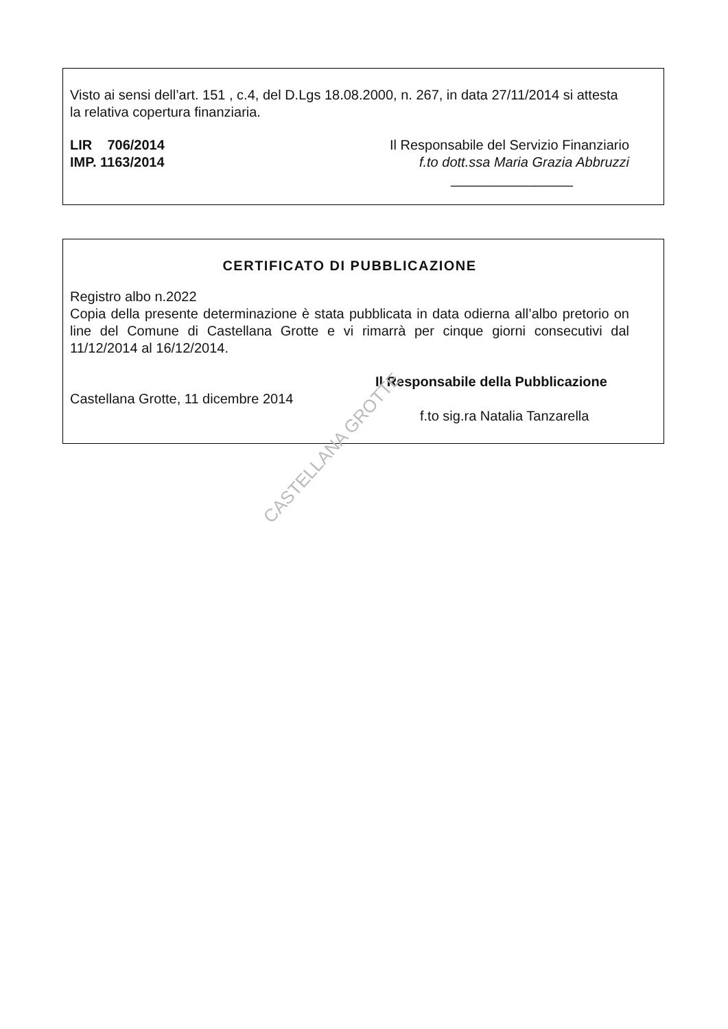Visto ai sensi dell’art. 151 , c.4, del D.Lgs 18.08.2000, n. 267, in data 27/11/2014 si attesta la relativa copertura finanziaria.
LIR 706/2014 Il Responsabile del Servizio Finanziario
IMP. 1163/2014 f.to dott.ssa Maria Grazia Abbruzzi
________________
CERTIFICATO DI PUBBLICAZIONE
Registro albo n.2022
Copia della presente determinazione è stata pubblicata in data odierna all’albo pretorio on line del Comune di Castellana Grotte e vi rimarrà per cinque giorni consecutivi dal 11/12/2014 al 16/12/2014.
Il Responsabile della Pubblicazione
Castellana Grotte, 11 dicembre 2014
f.to sig.ra Natalia Tanzarella
CASTELLANA GROTTE